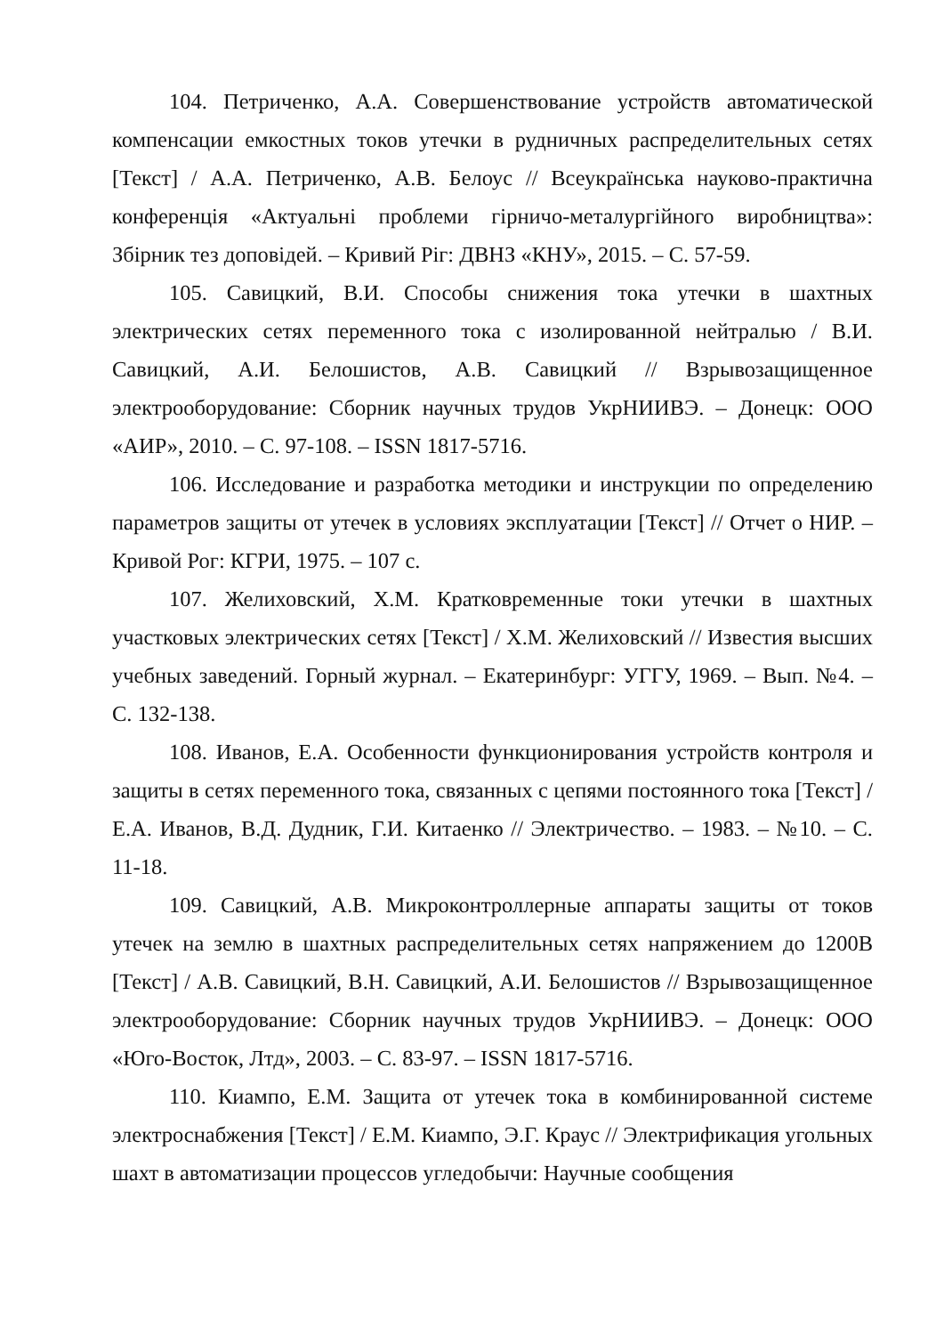104. Петриченко, А.А. Совершенствование устройств автоматической компенсации емкостных токов утечки в рудничных распределительных сетях [Текст] / А.А. Петриченко, А.В. Белоус // Всеукраїнська науково-практична конференція «Актуальні проблеми гірничо-металургійного виробництва»: Збірник тез доповідей. – Кривий Ріг: ДВНЗ «КНУ», 2015. – С. 57-59.
105. Савицкий, В.И. Способы снижения тока утечки в шахтных электрических сетях переменного тока с изолированной нейтралью / В.И. Савицкий, А.И. Белошистов, А.В. Савицкий // Взрывозащищенное электрооборудование: Сборник научных трудов УкрНИИВЭ. – Донецк: ООО «АИР», 2010. – С. 97-108. – ISSN 1817-5716.
106. Исследование и разработка методики и инструкции по определению параметров защиты от утечек в условиях эксплуатации [Текст] // Отчет о НИР. – Кривой Рог: КГРИ, 1975. – 107 с.
107. Желиховский, Х.М. Кратковременные токи утечки в шахтных участковых электрических сетях [Текст] / Х.М. Желиховский // Известия высших учебных заведений. Горный журнал. – Екатеринбург: УГГУ, 1969. – Вып. №4. – С. 132-138.
108. Иванов, Е.А. Особенности функционирования устройств контроля и защиты в сетях переменного тока, связанных с цепями постоянного тока [Текст] / Е.А. Иванов, В.Д. Дудник, Г.И. Китаенко // Электричество. – 1983. – №10. – С. 11-18.
109. Савицкий, А.В. Микроконтроллерные аппараты защиты от токов утечек на землю в шахтных распределительных сетях напряжением до 1200В [Текст] / А.В. Савицкий, В.Н. Савицкий, А.И. Белошистов // Взрывозащищенное электрооборудование: Сборник научных трудов УкрНИИВЭ. – Донецк: ООО «Юго-Восток, Лтд», 2003. – С. 83-97. – ISSN 1817-5716.
110. Киампо, Е.М. Защита от утечек тока в комбинированной системе электроснабжения [Текст] / Е.М. Киампо, Э.Г. Краус // Электрификация угольных шахт в автоматизации процессов угледобычи: Научные сообщения